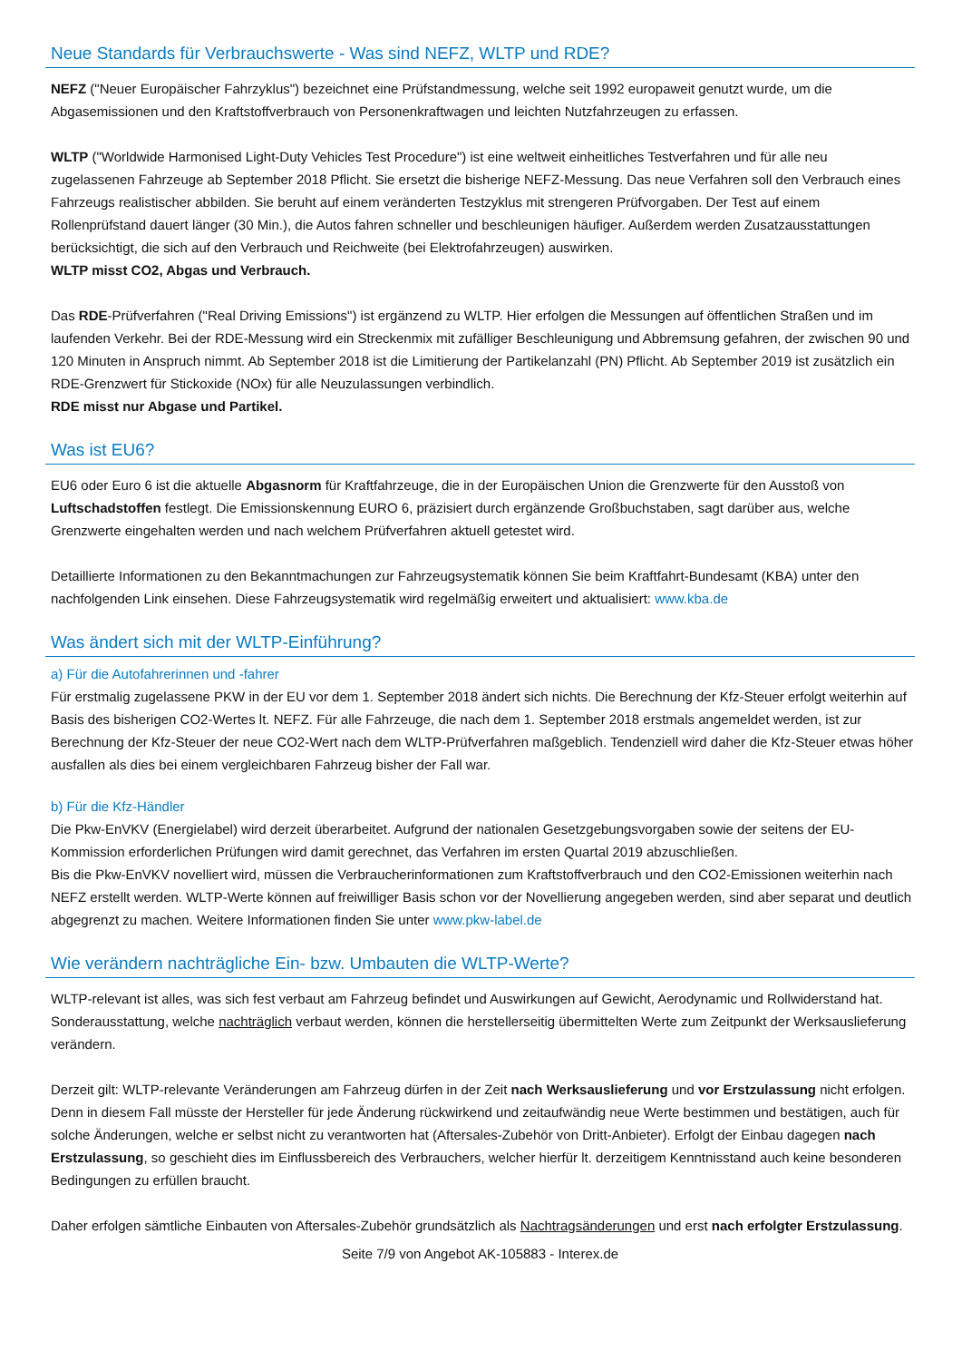Neue Standards für Verbrauchswerte - Was sind NEFZ, WLTP und RDE?
NEFZ ("Neuer Europäischer Fahrzyklus") bezeichnet eine Prüfstandmessung, welche seit 1992 europaweit genutzt wurde, um die Abgasemissionen und den Kraftstoffverbrauch von Personenkraftwagen und leichten Nutzfahrzeugen zu erfassen.
WLTP ("Worldwide Harmonised Light-Duty Vehicles Test Procedure") ist eine weltweit einheitliches Testverfahren und für alle neu zugelassenen Fahrzeuge ab September 2018 Pflicht. Sie ersetzt die bisherige NEFZ-Messung. Das neue Verfahren soll den Verbrauch eines Fahrzeugs realistischer abbilden. Sie beruht auf einem veränderten Testzyklus mit strengeren Prüfvorgaben. Der Test auf einem Rollenprüfstand dauert länger (30 Min.), die Autos fahren schneller und beschleunigen häufiger. Außerdem werden Zusatzausstattungen berücksichtigt, die sich auf den Verbrauch und Reichweite (bei Elektrofahrzeugen) auswirken.
WLTP misst CO2, Abgas und Verbrauch.
Das RDE-Prüfverfahren ("Real Driving Emissions") ist ergänzend zu WLTP. Hier erfolgen die Messungen auf öffentlichen Straßen und im laufenden Verkehr. Bei der RDE-Messung wird ein Streckenmix mit zufälliger Beschleunigung und Abbremsung gefahren, der zwischen 90 und 120 Minuten in Anspruch nimmt. Ab September 2018 ist die Limitierung der Partikelanzahl (PN) Pflicht. Ab September 2019 ist zusätzlich ein RDE-Grenzwert für Stickoxide (NOx) für alle Neuzulassungen verbindlich.
RDE misst nur Abgase und Partikel.
Was ist EU6?
EU6 oder Euro 6 ist die aktuelle Abgasnorm für Kraftfahrzeuge, die in der Europäischen Union die Grenzwerte für den Ausstoß von Luftschadstoffen festlegt. Die Emissionskennung EURO 6, präzisiert durch ergänzende Großbuchstaben, sagt darüber aus, welche Grenzwerte eingehalten werden und nach welchem Prüfverfahren aktuell getestet wird.
Detaillierte Informationen zu den Bekanntmachungen zur Fahrzeugsystematik können Sie beim Kraftfahrt-Bundesamt (KBA) unter den nachfolgenden Link einsehen. Diese Fahrzeugsystematik wird regelmäßig erweitert und aktualisiert: www.kba.de
Was ändert sich mit der WLTP-Einführung?
a) Für die Autofahrerinnen und -fahrer
Für erstmalig zugelassene PKW in der EU vor dem 1. September 2018 ändert sich nichts. Die Berechnung der Kfz-Steuer erfolgt weiterhin auf Basis des bisherigen CO2-Wertes lt. NEFZ. Für alle Fahrzeuge, die nach dem 1. September 2018 erstmals angemeldet werden, ist zur Berechnung der Kfz-Steuer der neue CO2-Wert nach dem WLTP-Prüfverfahren maßgeblich. Tendenziell wird daher die Kfz-Steuer etwas höher ausfallen als dies bei einem vergleichbaren Fahrzeug bisher der Fall war.
b) Für die Kfz-Händler
Die Pkw-EnVKV (Energielabel) wird derzeit überarbeitet. Aufgrund der nationalen Gesetzgebungsvorgaben sowie der seitens der EU-Kommission erforderlichen Prüfungen wird damit gerechnet, das Verfahren im ersten Quartal 2019 abzuschließen.
Bis die Pkw-EnVKV novelliert wird, müssen die Verbraucherinformationen zum Kraftstoffverbrauch und den CO2-Emissionen weiterhin nach NEFZ erstellt werden. WLTP-Werte können auf freiwilliger Basis schon vor der Novellierung angegeben werden, sind aber separat und deutlich abgegrenzt zu machen. Weitere Informationen finden Sie unter www.pkw-label.de
Wie verändern nachträgliche Ein- bzw. Umbauten die WLTP-Werte?
WLTP-relevant ist alles, was sich fest verbaut am Fahrzeug befindet und Auswirkungen auf Gewicht, Aerodynamic und Rollwiderstand hat. Sonderausstattung, welche nachträglich verbaut werden, können die herstellerseitig übermittelten Werte zum Zeitpunkt der Werksauslieferung verändern.
Derzeit gilt: WLTP-relevante Veränderungen am Fahrzeug dürfen in der Zeit nach Werksauslieferung und vor Erstzulassung nicht erfolgen. Denn in diesem Fall müsste der Hersteller für jede Änderung rückwirkend und zeitaufwändig neue Werte bestimmen und bestätigen, auch für solche Änderungen, welche er selbst nicht zu verantworten hat (Aftersales-Zubehör von Dritt-Anbieter). Erfolgt der Einbau dagegen nach Erstzulassung, so geschieht dies im Einflussbereich des Verbrauchers, welcher hierfür lt. derzeitigem Kenntnisstand auch keine besonderen Bedingungen zu erfüllen braucht.
Daher erfolgen sämtliche Einbauten von Aftersales-Zubehör grundsätzlich als Nachtragsänderungen und erst nach erfolgter Erstzulassung.
Seite 7/9 von Angebot AK-105883 - Interex.de